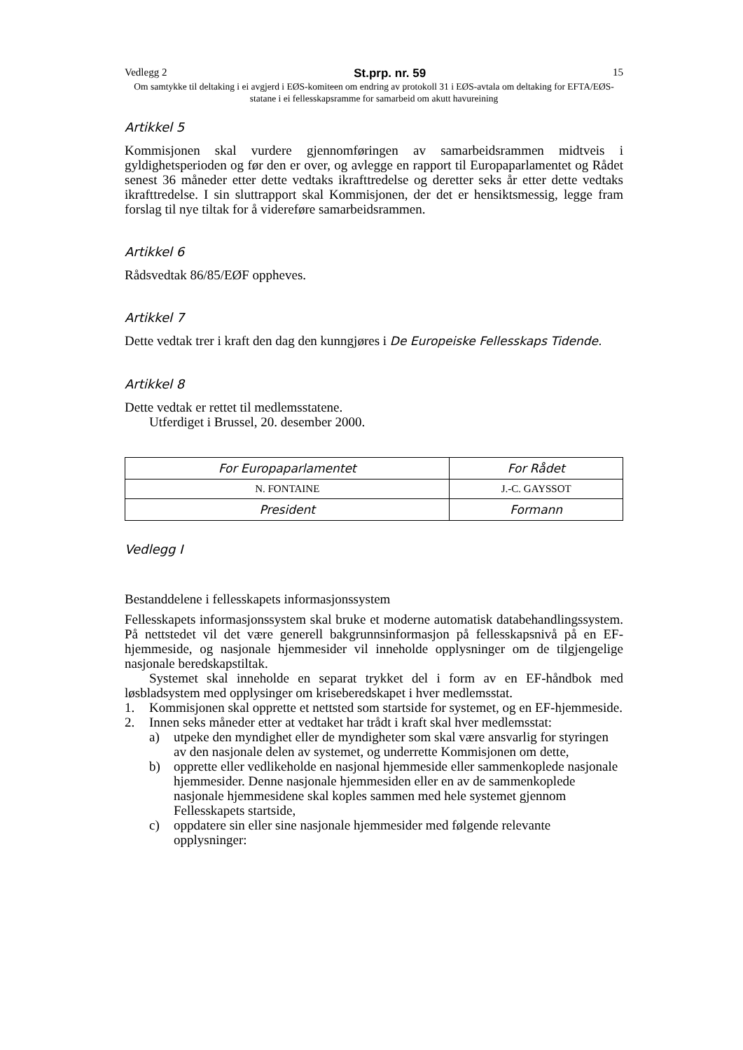Vedlegg 2 St.prp. nr. 59 15
Om samtykke til deltaking i ei avgjerd i EØS-komiteen om endring av protokoll 31 i EØS-avtala om deltaking for EFTA/EØS-statane i ei fellesskapsramme for samarbeid om akutt havureining
Artikkel 5
Kommisjonen skal vurdere gjennomføringen av samarbeidsrammen midtveis i gyldighetsperioden og før den er over, og avlegge en rapport til Europaparlamentet og Rådet senest 36 måneder etter dette vedtaks ikrafttredelse og deretter seks år etter dette vedtaks ikrafttredelse. I sin sluttrapport skal Kommisjonen, der det er hensiktsmessig, legge fram forslag til nye tiltak for å videreføre samarbeidsrammen.
Artikkel 6
Rådsvedtak 86/85/EØF oppheves.
Artikkel 7
Dette vedtak trer i kraft den dag den kunngjøres i De Europeiske Fellesskaps Tidende.
Artikkel 8
Dette vedtak er rettet til medlemsstatene.
Utferdiget i Brussel, 20. desember 2000.
| For Europaparlamentet | For Rådet |
| N. FONTAINE | J.-C. GAYSSOT |
| President | Formann |
Vedlegg I
Bestanddelene i fellesskapets informasjonssystem
Fellesskapets informasjonssystem skal bruke et moderne automatisk databehandlingssystem. På nettstedet vil det være generell bakgrunnsinformasjon på fellesskapsnivå på en EF-hjemmeside, og nasjonale hjemmesider vil inneholde opplysninger om de tilgjengelige nasjonale beredskapstiltak.
Systemet skal inneholde en separat trykket del i form av en EF-håndbok med løsbladsystem med opplysinger om kriseberedskapet i hver medlemsstat.
1. Kommisjonen skal opprette et nettsted som startside for systemet, og en EF-hjemmeside.
2. Innen seks måneder etter at vedtaket har trådt i kraft skal hver medlemsstat:
a) utpeke den myndighet eller de myndigheter som skal være ansvarlig for styringen av den nasjonale delen av systemet, og underrette Kommisjonen om dette,
b) opprette eller vedlikeholde en nasjonal hjemmeside eller sammenkoplede nasjonale hjemmesider. Denne nasjonale hjemmesiden eller en av de sammenkoplede nasjonale hjemmesidene skal koples sammen med hele systemet gjennom Fellesskapets startside,
c) oppdatere sin eller sine nasjonale hjemmesider med følgende relevante opplysninger: